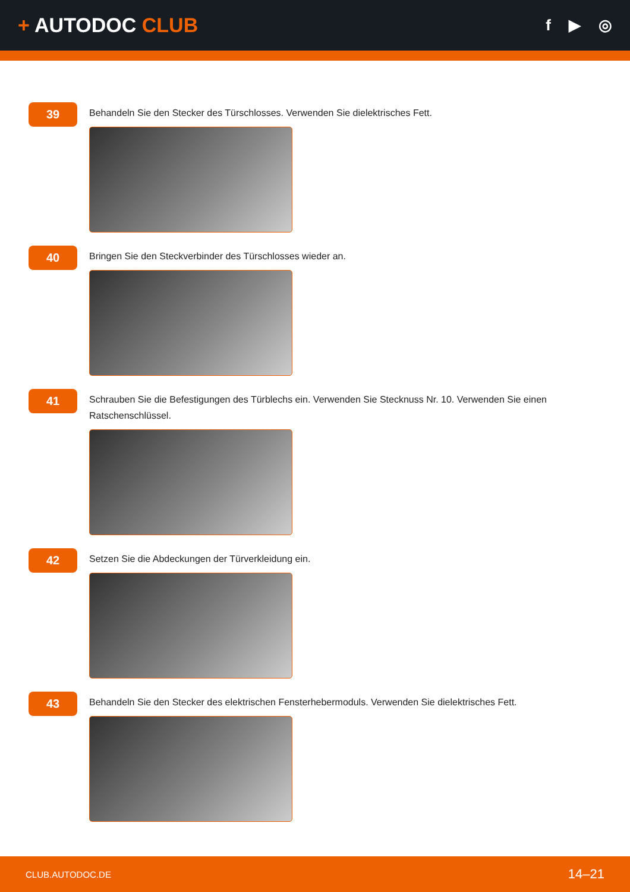+ AUTODOC CLUB
f ▶ ◎
39
Behandeln Sie den Stecker des Türschlosses. Verwenden Sie dielektrisches Fett.
40
Bringen Sie den Steckverbinder des Türschlosses wieder an.
41
Schrauben Sie die Befestigungen des Türblechs ein. Verwenden Sie Stecknuss Nr. 10. Verwenden Sie einen Ratschenschlüssel.
42
Setzen Sie die Abdeckungen der Türverkleidung ein.
43
Behandeln Sie den Stecker des elektrischen Fensterhebermoduls. Verwenden Sie dielektrisches Fett.
CLUB.AUTODOC.DE 14–21